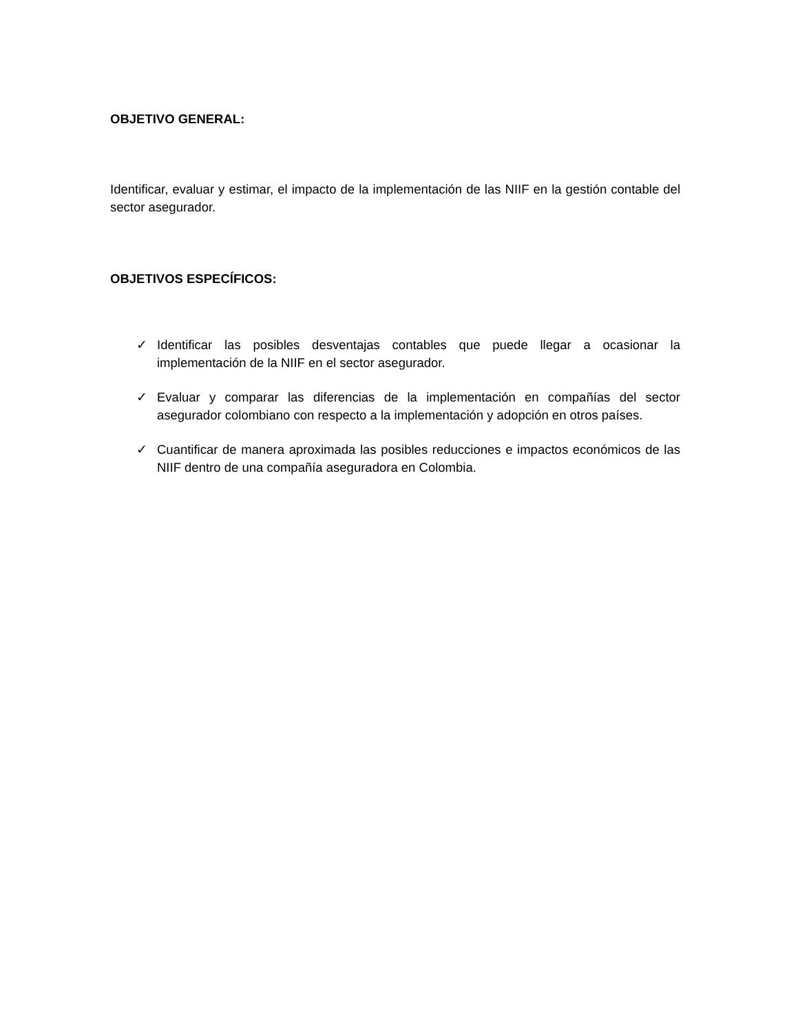OBJETIVO GENERAL:
Identificar, evaluar y estimar, el impacto de la implementación de las NIIF en la gestión contable del sector asegurador.
OBJETIVOS ESPECÍFICOS:
✓ Identificar las posibles desventajas contables que puede llegar a ocasionar la implementación de la NIIF en el sector asegurador.
✓ Evaluar y comparar las diferencias de la implementación en compañías del sector asegurador colombiano con respecto a la implementación y adopción en otros países.
✓ Cuantificar de manera aproximada las posibles reducciones e impactos económicos de las NIIF dentro de una compañía aseguradora en Colombia.